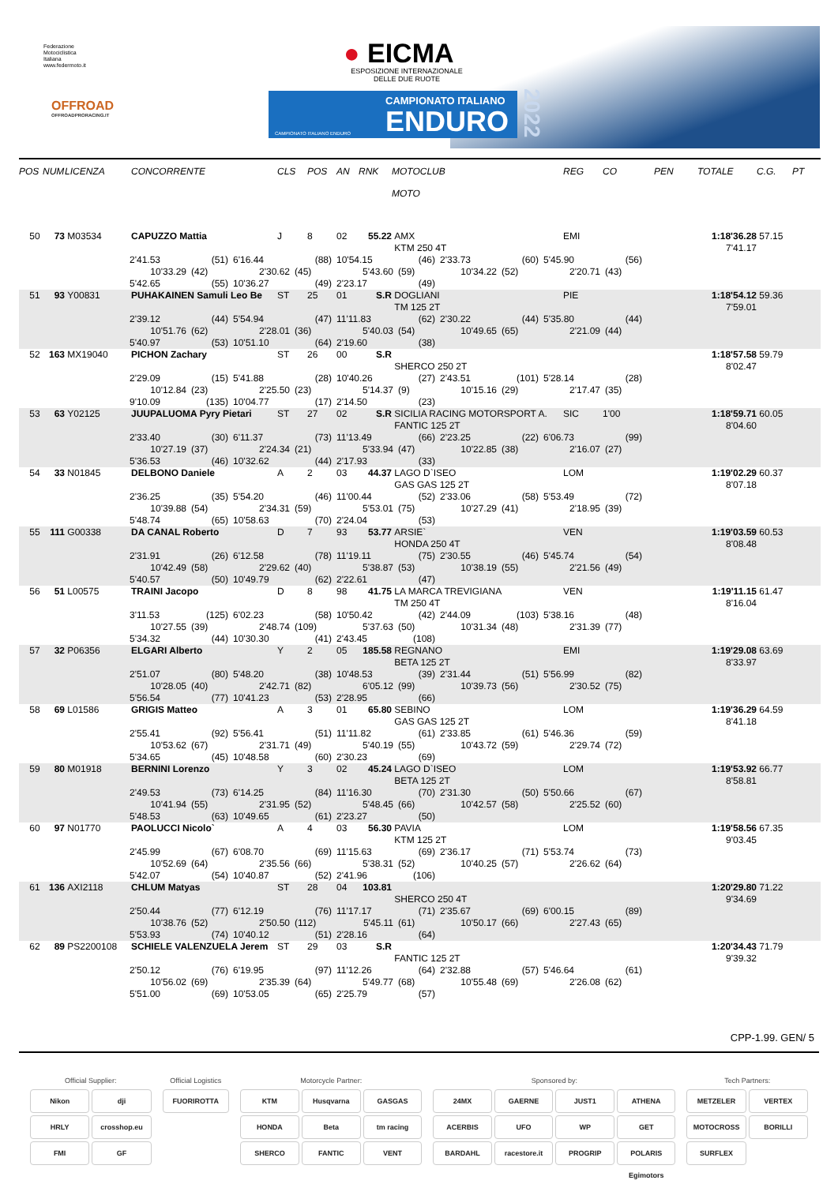Federazione
Motociclistica
Italiana
www.federmoto.it
OFFROAD
OFFROADPRORACING.IT
● EICMA
ESPOSIZIONE INTERNAZIONALE DELLE DUE RUOTE
CAMPIONATO ITALIANO
ENDURO
CAMPIONATO ITALIANO ENDURO
2022
| POS | NUM | LICENZA | CONCORRENTE | CLS | POS | AN | RNK | MOTOCLUB MOTO | REG | CO | PEN | TOTALE | C.G. | PT |
| --- | --- | --- | --- | --- | --- | --- | --- | --- | --- | --- | --- | --- | --- | --- |
| 50 | 73 | M03534 | CAPUZZO Mattia | J | 8 | 02 | 55.22 | AMX | EMI | | | 1:18'36.28 | 57.15 | |
| | | | | | | | | KTM 250 4T | | | | 7'41.17 | | |
| 2'41.53 (51) 6'16.44 (88) 10'54.15 (46) 2'33.73 (60) 5'45.90 (56) 10'33.29 (42) 2'30.62 (45) 5'43.60 (59) 10'34.22 (52) 2'20.71 (43) 5'42.65 (55) 10'36.27 (49) 2'23.17 (49) | | | | | | | | | | | | | | |
| 51 | 93 | Y00831 | PUHAKAINEN Samuli Leo Be | ST | 25 | 01 | S.R | DOGLIANI | PIE | | | 1:18'54.12 | 59.36 | |
| | | | | | | | | TM 125 2T | | | | 7'59.01 | | |
| 2'39.12 (44) 5'54.94 (47) 11'11.83 (62) 2'30.22 (44) 5'35.80 (44) 10'51.76 (62) 2'28.01 (36) 5'40.03 (54) 10'49.65 (65) 2'21.09 (44) 5'40.97 (53) 10'51.10 (64) 2'19.60 (38) | | | | | | | | | | | | | | |
| 52 | 163 | MX19040 | PICHON Zachary | ST | 26 | 00 | S.R | | | | | 1:18'57.58 | 59.79 | |
| | | | | | | | | SHERCO 250 2T | | | | 8'02.47 | | |
| 2'29.09 (15) 5'41.88 (28) 10'40.26 (27) 2'43.51 (101) 5'28.14 (28) 10'12.84 (23) 2'25.50 (23) 5'14.37 (9) 10'15.16 (29) 2'17.47 (35) 9'10.09 (135) 10'04.77 (17) 2'14.50 (23) | | | | | | | | | | | | | | |
| 53 | 63 | Y02125 | JUUPALUOMA Pyry Pietari | ST | 27 | 02 | S.R | SICILIA RACING MOTORSPORT A. | SIC | 1'00 | | 1:18'59.71 | 60.05 | |
| | | | | | | | | FANTIC 125 2T | | | | 8'04.60 | | |
| 2'33.40 (30) 6'11.37 (73) 11'13.49 (66) 2'23.25 (22) 6'06.73 (99) 10'27.19 (37) 2'24.34 (21) 5'33.94 (47) 10'22.85 (38) 2'16.07 (27) 5'36.53 (46) 10'32.62 (44) 2'17.93 (33) | | | | | | | | | | | | | | |
| 54 | 33 | N01845 | DELBONO Daniele | A | 2 | 03 | 44.37 | LAGO D`ISEO | LOM | | | 1:19'02.29 | 60.37 | |
| | | | | | | | | GAS GAS 125 2T | | | | 8'07.18 | | |
| 2'36.25 (35) 5'54.20 (46) 11'00.44 (52) 2'33.06 (58) 5'53.49 (72) 10'39.88 (54) 2'34.31 (59) 5'53.01 (75) 10'27.29 (41) 2'18.95 (39) 5'48.74 (65) 10'58.63 (70) 2'24.04 (53) | | | | | | | | | | | | | | |
| 55 | 111 | G00338 | DA CANAL Roberto | D | 7 | 93 | 53.77 | ARSIE` | VEN | | | 1:19'03.59 | 60.53 | |
| | | | | | | | | HONDA 250 4T | | | | 8'08.48 | | |
| 2'31.91 (26) 6'12.58 (78) 11'19.11 (75) 2'30.55 (46) 5'45.74 (54) 10'42.49 (58) 2'29.62 (40) 5'38.87 (53) 10'38.19 (55) 2'21.56 (49) 5'40.57 (50) 10'49.79 (62) 2'22.61 (47) | | | | | | | | | | | | | | |
| 56 | 51 | L00575 | TRAINI Jacopo | D | 8 | 98 | 41.75 | LA MARCA TREVIGIANA | VEN | | | 1:19'11.15 | 61.47 | |
| | | | | | | | | TM 250 4T | | | | 8'16.04 | | |
| 3'11.53 (125) 6'02.23 (58) 10'50.42 (42) 2'44.09 (103) 5'38.16 (48) 10'27.55 (39) 2'48.74 (109) 5'37.63 (50) 10'31.34 (48) 2'31.39 (77) 5'34.32 (44) 10'30.30 (41) 2'43.45 (108) | | | | | | | | | | | | | | |
| 57 | 32 | P06356 | ELGARI Alberto | Y | 2 | 05 | 185.58 | REGNANO | EMI | | | 1:19'29.08 | 63.69 | |
| | | | | | | | | BETA 125 2T | | | | 8'33.97 | | |
| 2'51.07 (80) 5'48.20 (38) 10'48.53 (39) 2'31.44 (51) 5'56.99 (82) 10'28.05 (40) 2'42.71 (82) 6'05.12 (99) 10'39.73 (56) 2'30.52 (75) 5'56.54 (77) 10'41.23 (53) 2'28.95 (66) | | | | | | | | | | | | | | |
| 58 | 69 | L01586 | GRIGIS Matteo | A | 3 | 01 | 65.80 | SEBINO | LOM | | | 1:19'36.29 | 64.59 | |
| | | | | | | | | GAS GAS 125 2T | | | | 8'41.18 | | |
| 2'55.41 (92) 5'56.41 (51) 11'11.82 (61) 2'33.85 (61) 5'46.36 (59) 10'53.62 (67) 2'31.71 (49) 5'40.19 (55) 10'43.72 (59) 2'29.74 (72) 5'34.65 (45) 10'48.58 (60) 2'30.23 (69) | | | | | | | | | | | | | | |
| 59 | 80 | M01918 | BERNINI Lorenzo | Y | 3 | 02 | 45.24 | LAGO D`ISEO | LOM | | | 1:19'53.92 | 66.77 | |
| | | | | | | | | BETA 125 2T | | | | 8'58.81 | | |
| 2'49.53 (73) 6'14.25 (84) 11'16.30 (70) 2'31.30 (50) 5'50.66 (67) 10'41.94 (55) 2'31.95 (52) 5'48.45 (66) 10'42.57 (58) 2'25.52 (60) 5'48.53 (63) 10'49.65 (61) 2'23.27 (50) | | | | | | | | | | | | | | |
| 60 | 97 | N01770 | PAOLUCCI Nicolo` | A | 4 | 03 | 56.30 | PAVIA | LOM | | | 1:19'58.56 | 67.35 | |
| | | | | | | | | KTM 125 2T | | | | 9'03.45 | | |
| 2'45.99 (67) 6'08.70 (69) 11'15.63 (69) 2'36.17 (71) 5'53.74 (73) 10'52.69 (64) 2'35.56 (66) 5'38.31 (52) 10'40.25 (57) 2'26.62 (64) 5'42.07 (54) 10'40.87 (52) 2'41.96 (106) | | | | | | | | | | | | | | |
| 61 | 136 | AXI2118 | CHLUM Matyas | ST | 28 | 04 | 103.81 | | | | | 1:20'29.80 | 71.22 | |
| | | | | | | | | SHERCO 250 4T | | | | 9'34.69 | | |
| 2'50.44 (77) 6'12.19 (76) 11'17.17 (71) 2'35.67 (69) 6'00.15 (89) 10'38.76 (52) 2'50.50 (112) 5'45.11 (61) 10'50.17 (66) 2'27.43 (65) 5'53.93 (74) 10'40.12 (51) 2'28.16 (64) | | | | | | | | | | | | | | |
| 62 | 89 | PS2200108 | SCHIELE VALENZUELA Jerem | ST | 29 | 03 | S.R | | | | | 1:20'34.43 | 71.79 | |
| | | | | | | | | FANTIC 125 2T | | | | 9'39.32 | | |
| 2'50.12 (76) 6'19.95 (97) 11'12.26 (64) 2'32.88 (57) 5'46.64 (61) 10'56.02 (69) 2'35.39 (64) 5'49.77 (68) 10'55.48 (69) 2'26.08 (62) 5'51.00 (69) 10'53.05 (65) 2'25.79 (57) | | | | | | | | | | | | | | |
CPP-1.99. GEN/ 5
Official Supplier:
Nikon
dji
HRLY
crosshop.eu
FMI
GF
Official Logistics
FUORIROTTA
Motorcycle Partner:
KTM
Husqvarna
GASGAS
HONDA
Beta
tm racing
SHERCO
FANTIC
VENT
Sponsored by:
24MX
GAERNE
JUST1
ATHENA
ACERBIS
UFO
WP
GET
BARDAHL
racestore.it
PROGRIP
POLARIS Egimotors
Tech Partners:
METZELER
VERTEX
MOTOCROSS
BORILLI
SURFLEX